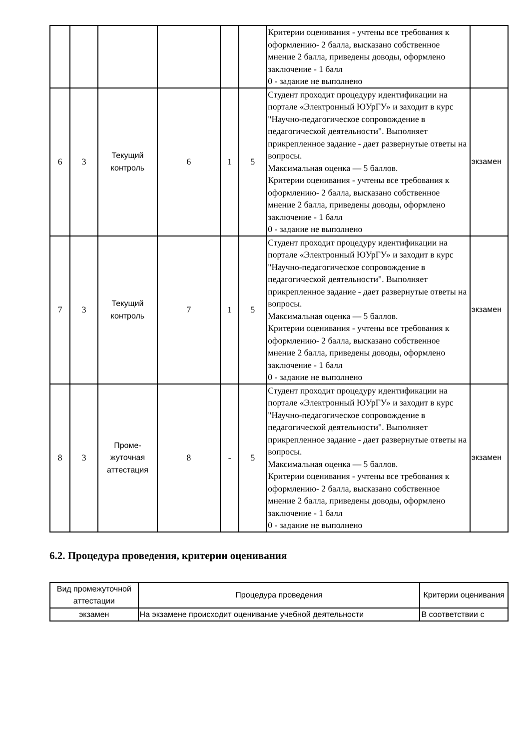| | | | | | | Критерии оценивания - учтены все требования к оформлению- 2 балла, высказано собственное мнение 2 балла, приведены доводы, оформлено заключение - 1 балл 0 - задание не выполнено | |
| 6 | 3 | Текущий контроль | 6 | 1 | 5 | Студент проходит процедуру идентификации на портале «Электронный ЮУрГУ» и заходит в курс "Научно-педагогическое сопровождение в педагогической деятельности". Выполняет прикрепленное задание - дает развернутые ответы на вопросы. Максимальная оценка — 5 баллов. Критерии оценивания - учтены все требования к оформлению- 2 балла, высказано собственное мнение 2 балла, приведены доводы, оформлено заключение - 1 балл 0 - задание не выполнено | экзамен |
| 7 | 3 | Текущий контроль | 7 | 1 | 5 | Студент проходит процедуру идентификации на портале «Электронный ЮУрГУ» и заходит в курс "Научно-педагогическое сопровождение в педагогической деятельности". Выполняет прикрепленное задание - дает развернутые ответы на вопросы. Максимальная оценка — 5 баллов. Критерии оценивания - учтены все требования к оформлению- 2 балла, высказано собственное мнение 2 балла, приведены доводы, оформлено заключение - 1 балл 0 - задание не выполнено | экзамен |
| 8 | 3 | Проме-жуточная аттестация | 8 | - | 5 | Студент проходит процедуру идентификации на портале «Электронный ЮУрГУ» и заходит в курс "Научно-педагогическое сопровождение в педагогической деятельности". Выполняет прикрепленное задание - дает развернутые ответы на вопросы. Максимальная оценка — 5 баллов. Критерии оценивания - учтены все требования к оформлению- 2 балла, высказано собственное мнение 2 балла, приведены доводы, оформлено заключение - 1 балл 0 - задание не выполнено | экзамен |
6.2. Процедура проведения, критерии оценивания
| Вид промежуточной аттестации | Процедура проведения | Критерии оценивания |
| --- | --- | --- |
| экзамен | На экзамене происходит оценивание учебной деятельности | В соответствии с |